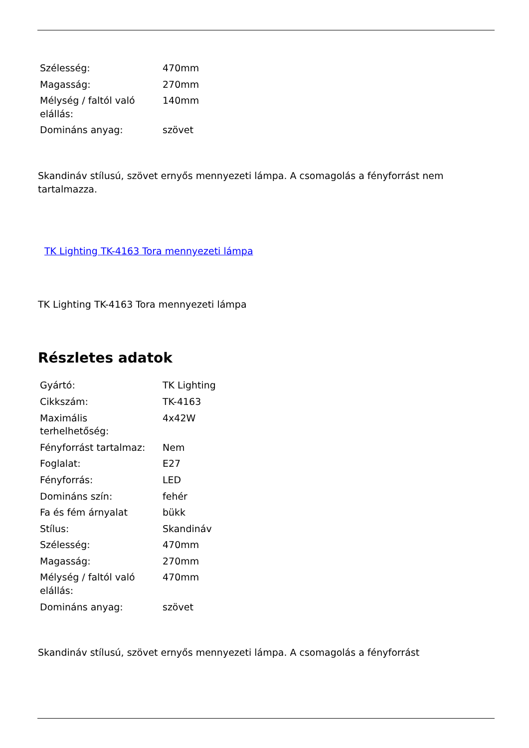| Szélesség: | 470mm |
| Magasság: | 270mm |
| Mélység / faltól való elállás: | 140mm |
| Domináns anyag: | szövet |
Skandináv stílusú, szövet ernyős mennyezeti lámpa. A csomagolás a fényforrást nem tartalmazza.
TK Lighting TK-4163 Tora mennyezeti lámpa
TK Lighting TK-4163 Tora mennyezeti lámpa
Részletes adatok
| Gyártó: | TK Lighting |
| Cikkszám: | TK-4163 |
| Maximális terhelhetőség: | 4x42W |
| Fényforrást tartalmaz: | Nem |
| Foglalat: | E27 |
| Fényforrás: | LED |
| Domináns szín: | fehér |
| Fa és fém árnyalat | bükk |
| Stílus: | Skandináv |
| Szélesség: | 470mm |
| Magasság: | 270mm |
| Mélység / faltól való elállás: | 470mm |
| Domináns anyag: | szövet |
Skandináv stílusú, szövet ernyős mennyezeti lámpa. A csomagolás a fényforrást